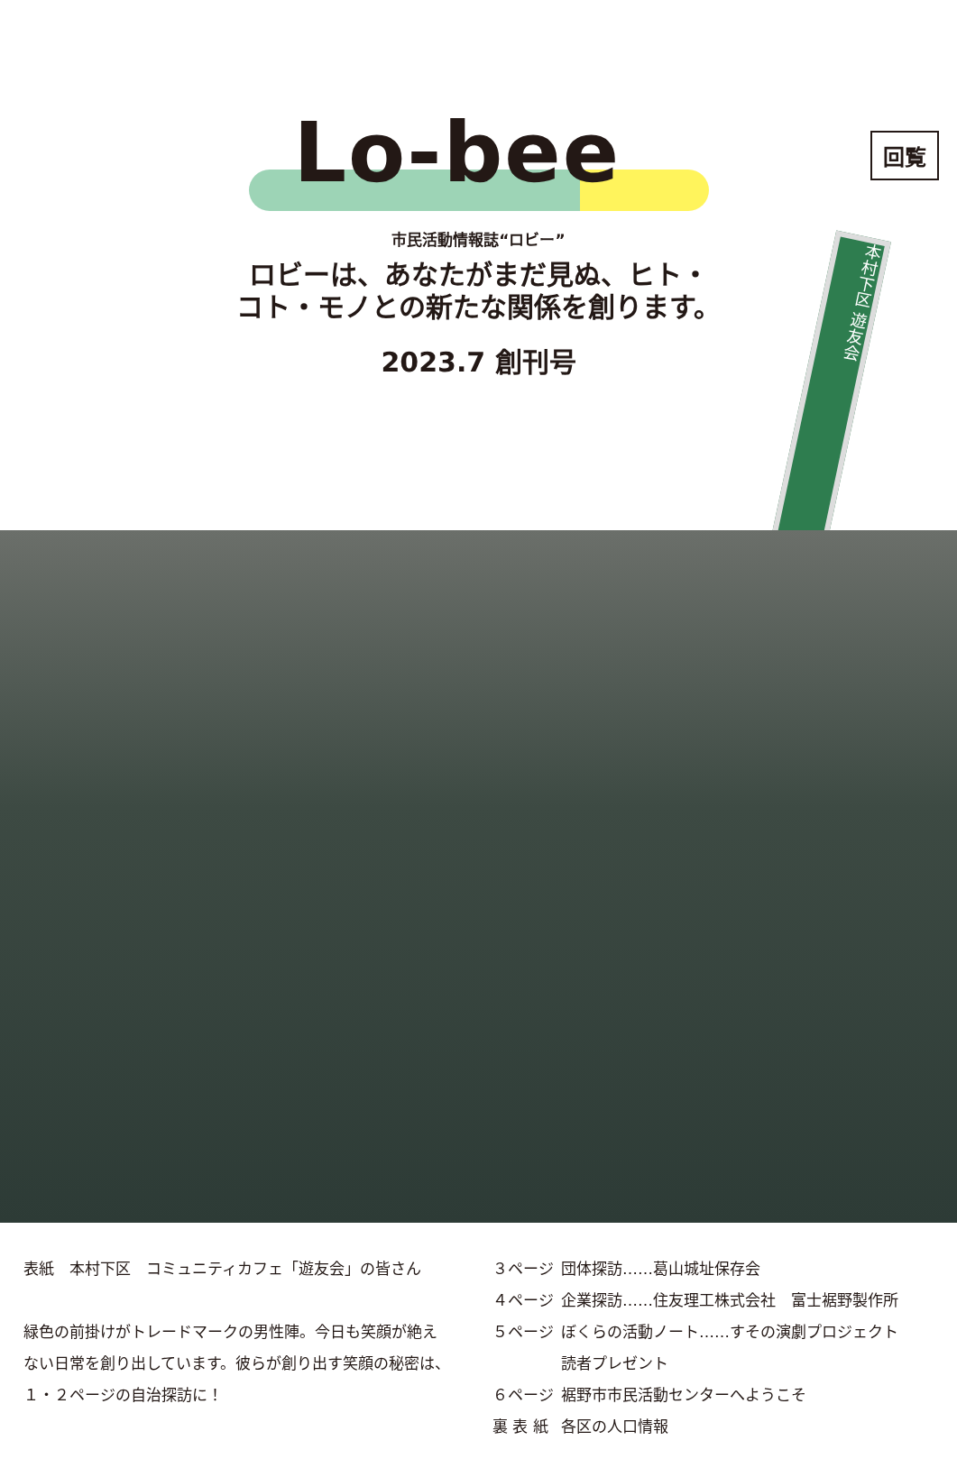回覧
Lo-bee
市民活動情報誌“ロビー”
ロビーは、あなたがまだ見ぬ、ヒト・
コト・モノとの新たな関係を創ります。
2023.7 創刊号
本村下区 遊友会
表紙　本村下区　コミュニティカフェ「遊友会」の皆さん
緑色の前掛けがトレードマークの男性陣。今日も笑顔が絶え
ない日常を創り出しています。彼らが創り出す笑顔の秘密は、
１・２ページの自治探訪に！
| ３ページ | 団体探訪……葛山城址保存会 |
| ４ページ | 企業探訪……住友理工株式会社 富士裾野製作所 |
| ５ページ | ぼくらの活動ノート……すその演劇プロジェクト 読者プレゼント |
| ６ページ | 裾野市市民活動センターへようこそ |
| 裏 表 紙 | 各区の人口情報 |